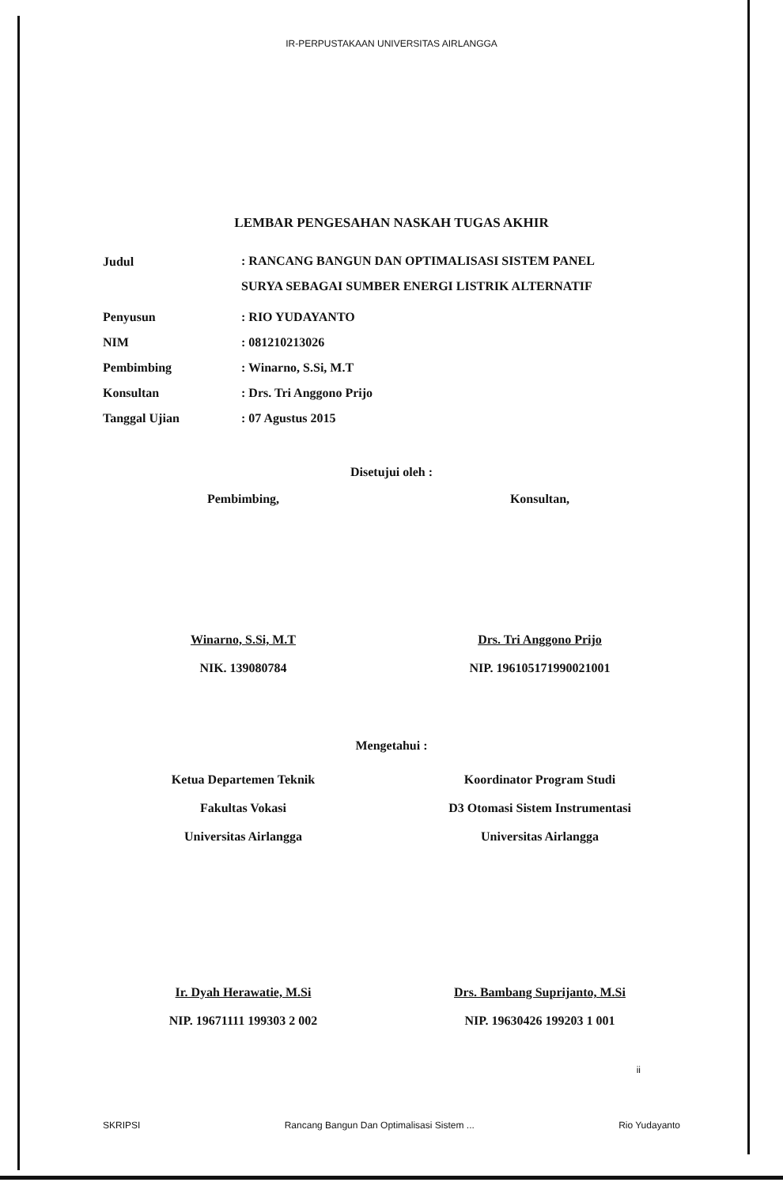IR-PERPUSTAKAAN UNIVERSITAS AIRLANGGA
LEMBAR PENGESAHAN NASKAH TUGAS AKHIR
Judul
: RANCANG BANGUN DAN OPTIMALISASI SISTEM PANEL SURYA SEBAGAI SUMBER ENERGI LISTRIK ALTERNATIF
Penyusun : RIO YUDAYANTO
NIM : 081210213026
Pembimbing : Winarno, S.Si, M.T
Konsultan : Drs. Tri Anggono Prijo
Tanggal Ujian : 07 Agustus 2015
Disetujui oleh :
Pembimbing, Konsultan,
Winarno, S.Si, M.T
NIK. 139080784
Drs. Tri Anggono Prijo
NIP. 196105171990021001
Mengetahui :
Ketua Departemen Teknik
Fakultas Vokasi
Universitas Airlangga
Koordinator Program Studi
D3 Otomasi Sistem Instrumentasi
Universitas Airlangga
Ir. Dyah Herawatie, M.Si
NIP. 19671111 199303 2 002
Drs. Bambang Suprijanto, M.Si
NIP. 19630426 199203 1 001
ii
SKRIPSI Rancang Bangun Dan Optimalisasi Sistem ... Rio Yudayanto